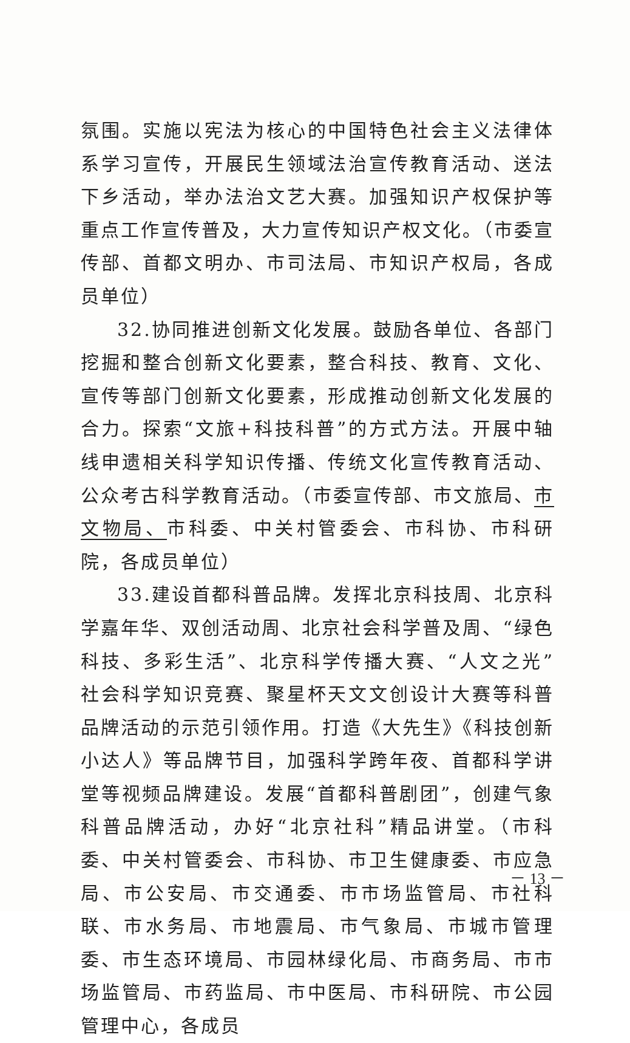氛围。实施以宪法为核心的中国特色社会主义法律体系学习宣传，开展民生领域法治宣传教育活动、送法下乡活动，举办法治文艺大赛。加强知识产权保护等重点工作宣传普及，大力宣传知识产权文化。（市委宣传部、首都文明办、市司法局、市知识产权局，各成员单位）
32.协同推进创新文化发展。鼓励各单位、各部门挖掘和整合创新文化要素，整合科技、教育、文化、宣传等部门创新文化要素，形成推动创新文化发展的合力。探索“文旅+科技科普”的方式方法。开展中轴线申遗相关科学知识传播、传统文化宣传教育活动、公众考古科学教育活动。（市委宣传部、市文旅局、市文物局、市科委、中关村管委会、市科协、市科研院，各成员单位）
33.建设首都科普品牌。发挥北京科技周、北京科学嘉年华、双创活动周、北京社会科学普及周、“绿色科技、多彩生活”、北京科学传播大赛、“人文之光”社会科学知识竞赛、聚星杯天文文创设计大赛等科普品牌活动的示范引领作用。打造《大先生》《科技创新小达人》等品牌节目，加强科学跨年夜、首都科学讲堂等视频品牌建设。发展“首都科普剧团”，创建气象科普品牌活动，办好“北京社科”精品讲堂。（市科委、中关村管委会、市科协、市卫生健康委、市应急局、市公安局、市交通委、市市场监管局、市社科联、市水务局、市地震局、市气象局、市城市管理委、市生态环境局、市园林绿化局、市商务局、市市场监管局、市药监局、市中医局、市科研院、市公园管理中心，各成员
－ 13 －